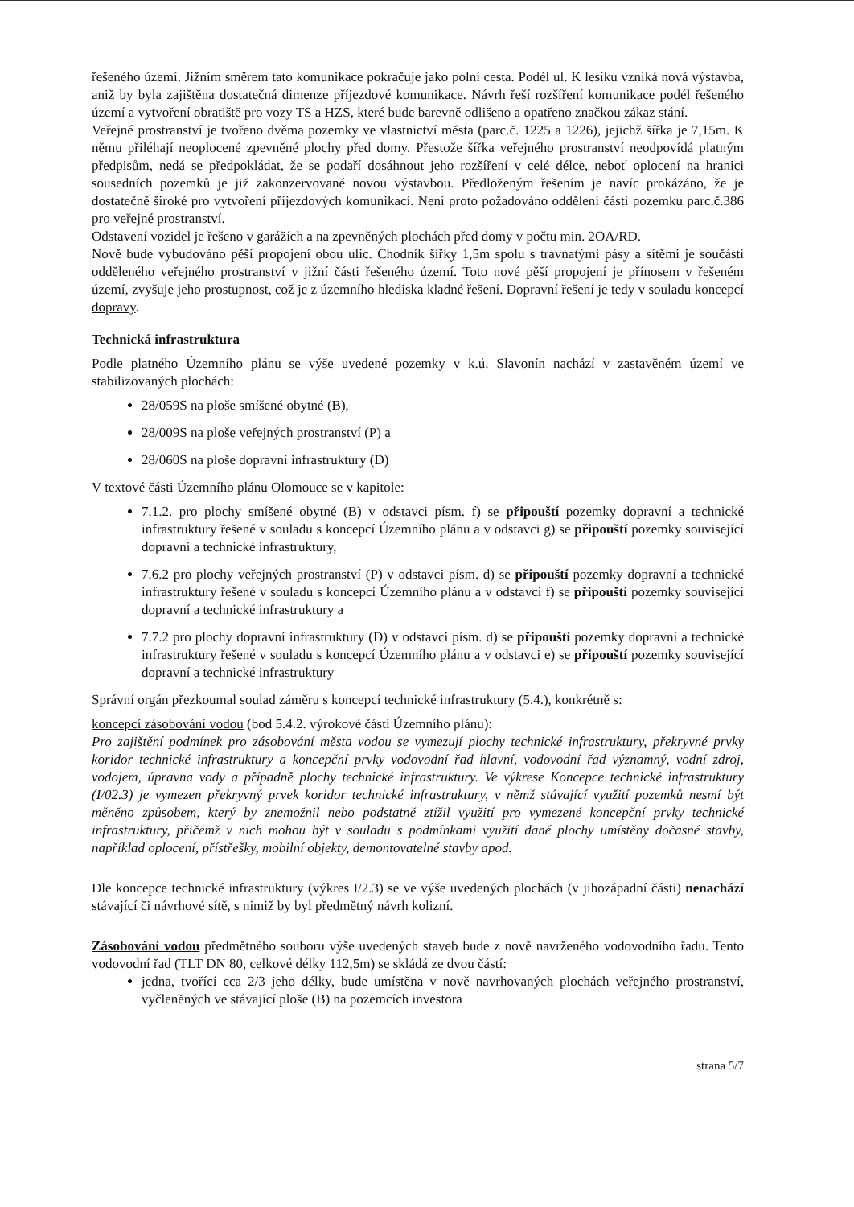řešeného území. Jižním směrem tato komunikace pokračuje jako polní cesta. Podél ul. K lesíku vzniká nová výstavba, aniž by byla zajištěna dostatečná dimenze příjezdové komunikace. Návrh řeší rozšíření komunikace podél řešeného území a vytvoření obratiště pro vozy TS a HZS, které bude barevně odlišeno a opatřeno značkou zákaz stání.
Veřejné prostranství je tvořeno dvěma pozemky ve vlastnictví města (parc.č. 1225 a 1226), jejichž šířka je 7,15m. K němu přiléhají neoplocené zpevněné plochy před domy. Přestože šířka veřejného prostranství neodpovídá platným předpisům, nedá se předpokládat, že se podaří dosáhnout jeho rozšíření v celé délce, neboť oplocení na hranici sousedních pozemků je již zakonzervované novou výstavbou. Předloženým řešením je navíc prokázáno, že je dostatečně široké pro vytvoření příjezdových komunikací. Není proto požadováno oddělení části pozemku parc.č.386 pro veřejné prostranství.
Odstavení vozidel je řešeno v garážích a na zpevněných plochách před domy v počtu min. 2OA/RD.
Nově bude vybudováno pěší propojení obou ulic. Chodník šířky 1,5m spolu s travnatými pásy a sítěmi je součástí odděleného veřejného prostranství v jižní části řešeného území. Toto nové pěší propojení je přínosem v řešeném území, zvyšuje jeho prostupnost, což je z územního hlediska kladné řešení. Dopravní řešení je tedy v souladu koncepcí dopravy.
Technická infrastruktura
Podle platného Územního plánu se výše uvedené pozemky v k.ú. Slavonín nachází v zastavěném území ve stabilizovaných plochách:
28/059S na ploše smíšené obytné (B),
28/009S na ploše veřejných prostranství (P) a
28/060S na ploše dopravní infrastruktury (D)
V textové části Územního plánu Olomouce se v kapitole:
7.1.2. pro plochy smíšené obytné (B) v odstavci písm. f) se připouští pozemky dopravní a technické infrastruktury řešené v souladu s koncepcí Územního plánu a v odstavci g) se připouští pozemky související dopravní a technické infrastruktury,
7.6.2 pro plochy veřejných prostranství (P) v odstavci písm. d) se připouští pozemky dopravní a technické infrastruktury řešené v souladu s koncepcí Územního plánu a v odstavci f) se připouští pozemky související dopravní a technické infrastruktury a
7.7.2 pro plochy dopravní infrastruktury (D) v odstavci písm. d) se připouští pozemky dopravní a technické infrastruktury řešené v souladu s koncepcí Územního plánu a v odstavci e) se připouští pozemky související dopravní a technické infrastruktury
Správní orgán přezkoumal soulad záměru s koncepcí technické infrastruktury (5.4.), konkrétně s:
koncepcí zásobování vodou (bod 5.4.2. výrokové části Územního plánu):
Pro zajištění podmínek pro zásobování města vodou se vymezují plochy technické infrastruktury, překryvné prvky koridor technické infrastruktury a koncepční prvky vodovodní řad hlavní, vodovodní řad významný, vodní zdroj, vodojem, úpravna vody a případně plochy technické infrastruktury. Ve výkrese Koncepce technické infrastruktury (I/02.3) je vymezen překryvný prvek koridor technické infrastruktury, v němž stávající využití pozemků nesmí být měněno způsobem, který by znemožnil nebo podstatně ztížil využití pro vymezené koncepční prvky technické infrastruktury, přičemž v nich mohou být v souladu s podmínkami využití dané plochy umístěny dočasné stavby, například oplocení, přístřešky, mobilní objekty, demontovatelné stavby apod.
Dle koncepce technické infrastruktury (výkres I/2.3) se ve výše uvedených plochách (v jihozápadní části) nenachází stávající či návrhové sítě, s nimiž by byl předmětný návrh kolizní.
Zásobování vodou předmětného souboru výše uvedených staveb bude z nově navrženého vodovodního řadu. Tento vodovodní řad (TLT DN 80, celkové délky 112,5m) se skládá ze dvou částí:
jedna, tvořící cca 2/3 jeho délky, bude umístěna v nově navrhovaných plochách veřejného prostranství, vyčleněných ve stávající ploše (B) na pozemcích investora
strana 5/7